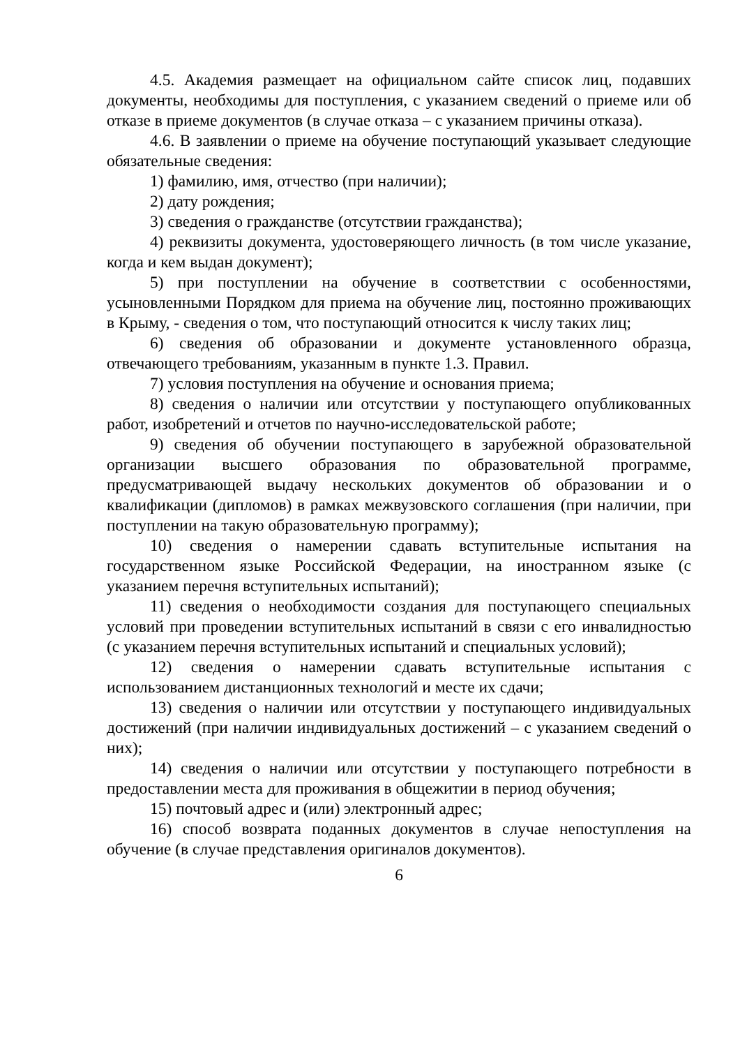4.5. Академия размещает на официальном сайте список лиц, подавших документы, необходимы для поступления, с указанием сведений о приеме или об отказе в приеме документов (в случае отказа – с указанием причины отказа).
4.6. В заявлении о приеме на обучение поступающий указывает следующие обязательные сведения:
1) фамилию, имя, отчество (при наличии);
2) дату рождения;
3) сведения о гражданстве (отсутствии гражданства);
4) реквизиты документа, удостоверяющего личность (в том числе указание, когда и кем выдан документ);
5) при поступлении на обучение в соответствии с особенностями, усыновленными Порядком для приема на обучение лиц, постоянно проживающих в Крыму, - сведения о том, что поступающий относится к числу таких лиц;
6) сведения об образовании и документе установленного образца, отвечающего требованиям, указанным в пункте 1.3. Правил.
7) условия поступления на обучение и основания приема;
8) сведения о наличии или отсутствии у поступающего опубликованных работ, изобретений и отчетов по научно-исследовательской работе;
9) сведения об обучении поступающего в зарубежной образовательной организации высшего образования по образовательной программе, предусматривающей выдачу нескольких документов об образовании и о квалификации (дипломов) в рамках межвузовского соглашения (при наличии, при поступлении на такую образовательную программу);
10) сведения о намерении сдавать вступительные испытания на государственном языке Российской Федерации, на иностранном языке (с указанием перечня вступительных испытаний);
11) сведения о необходимости создания для поступающего специальных условий при проведении вступительных испытаний в связи с его инвалидностью (с указанием перечня вступительных испытаний и специальных условий);
12) сведения о намерении сдавать вступительные испытания с использованием дистанционных технологий и месте их сдачи;
13) сведения о наличии или отсутствии у поступающего индивидуальных достижений (при наличии индивидуальных достижений – с указанием сведений о них);
14) сведения о наличии или отсутствии у поступающего потребности в предоставлении места для проживания в общежитии в период обучения;
15) почтовый адрес и (или) электронный адрес;
16) способ возврата поданных документов в случае непоступления на обучение (в случае представления оригиналов документов).
6